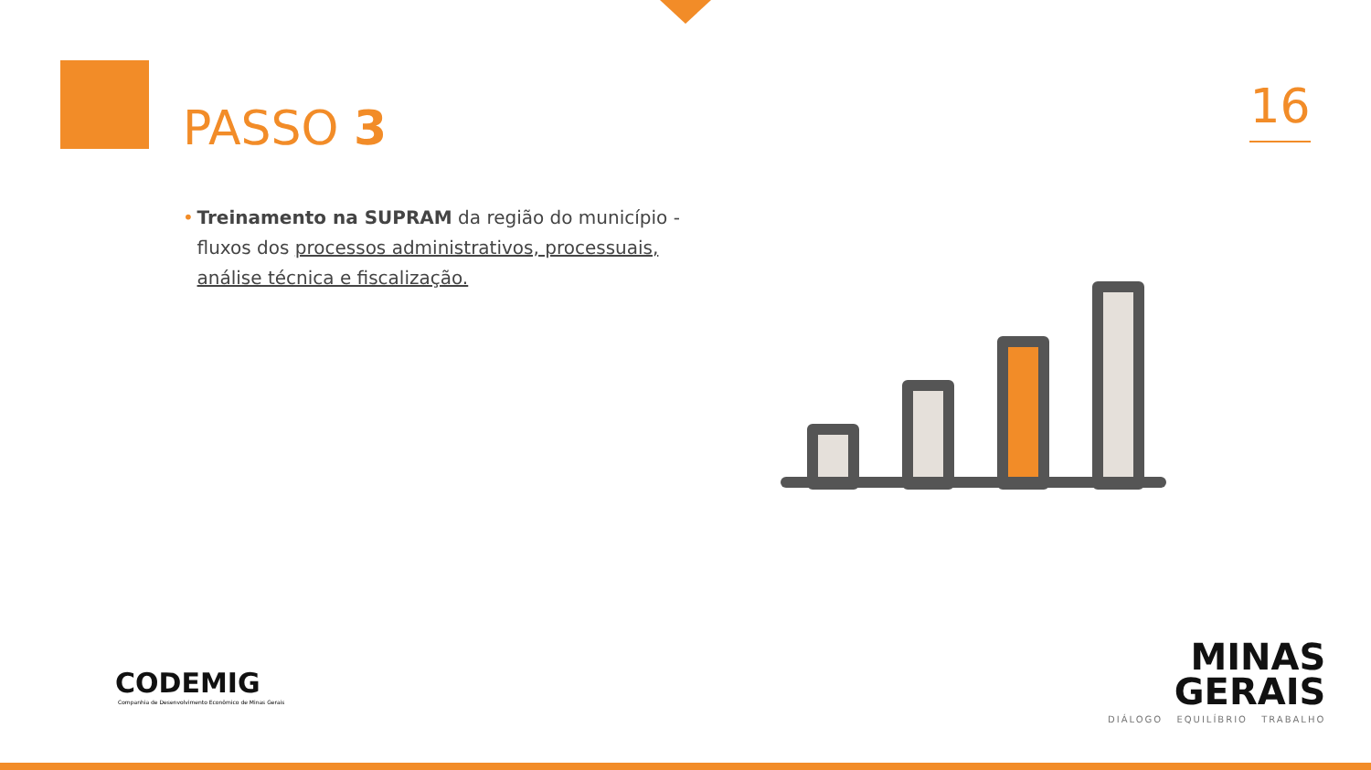PASSO 3 16
• Treinamento na SUPRAM da região do município - fluxos dos processos administrativos, processuais, análise técnica e fiscalização.
CODEMIG
Companhia de Desenvolvimento Econômico de Minas Gerais
MINAS
GERAIS
DIÁLOGO EQUILÍBRIO TRABALHO